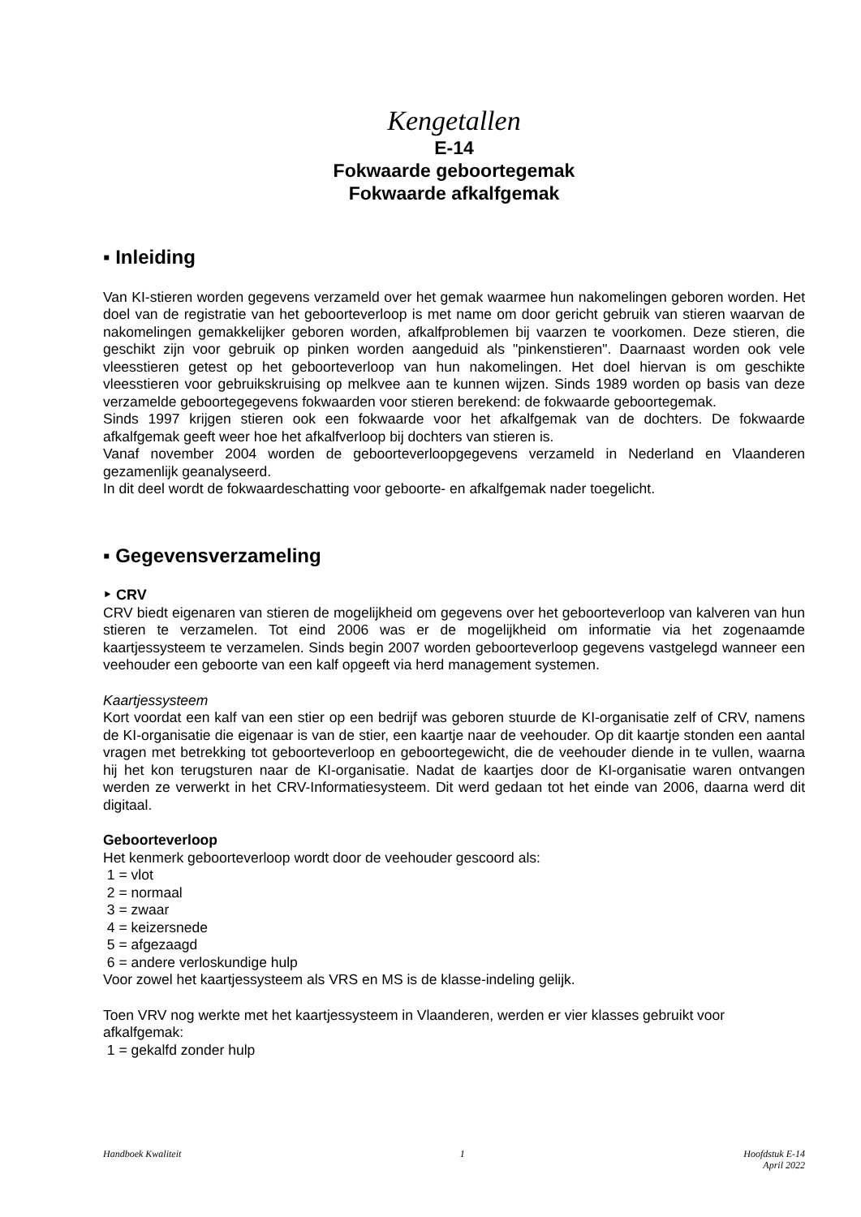Kengetallen
E-14
Fokwaarde geboortegemak
Fokwaarde afkalfgemak
▪ Inleiding
Van KI-stieren worden gegevens verzameld over het gemak waarmee hun nakomelingen geboren worden. Het doel van de registratie van het geboorteverloop is met name om door gericht gebruik van stieren waarvan de nakomelingen gemakkelijker geboren worden, afkalfproblemen bij vaarzen te voorkomen. Deze stieren, die geschikt zijn voor gebruik op pinken worden aangeduid als "pinkenstieren". Daarnaast worden ook vele vleesstieren getest op het geboorteverloop van hun nakomelingen. Het doel hiervan is om geschikte vleesstieren voor gebruikskruising op melkvee aan te kunnen wijzen. Sinds 1989 worden op basis van deze verzamelde geboortegegevens fokwaarden voor stieren berekend: de fokwaarde geboortegemak.
Sinds 1997 krijgen stieren ook een fokwaarde voor het afkalfgemak van de dochters. De fokwaarde afkalfgemak geeft weer hoe het afkalfverloop bij dochters van stieren is.
Vanaf november 2004 worden de geboorteverloopgegevens verzameld in Nederland en Vlaanderen gezamenlijk geanalyseerd.
In dit deel wordt de fokwaardeschatting voor geboorte- en afkalfgemak nader toegelicht.
▪ Gegevensverzameling
‣ CRV
CRV biedt eigenaren van stieren de mogelijkheid om gegevens over het geboorteverloop van kalveren van hun stieren te verzamelen. Tot eind 2006 was er de mogelijkheid om informatie via het zogenaamde kaartjessysteem te verzamelen. Sinds begin 2007 worden geboorteverloop gegevens vastgelegd wanneer een veehouder een geboorte van een kalf opgeeft via herd management systemen.
Kaartjessysteem
Kort voordat een kalf van een stier op een bedrijf was geboren stuurde de KI-organisatie zelf of CRV, namens de KI-organisatie die eigenaar is van de stier, een kaartje naar de veehouder. Op dit kaartje stonden een aantal vragen met betrekking tot geboorteverloop en geboortegewicht, die de veehouder diende in te vullen, waarna hij het kon terugsturen naar de KI-organisatie. Nadat de kaartjes door de KI-organisatie waren ontvangen werden ze verwerkt in het CRV-Informatiesysteem. Dit werd gedaan tot het einde van 2006, daarna werd dit digitaal.
Geboorteverloop
Het kenmerk geboorteverloop wordt door de veehouder gescoord als:
1 = vlot
2 = normaal
3 = zwaar
4 = keizersnede
5 = afgezaagd
6 = andere verloskundige hulp
Voor zowel het kaartjessysteem als VRS en MS is de klasse-indeling gelijk.
Toen VRV nog werkte met het kaartjessysteem in Vlaanderen, werden er vier klasses gebruikt voor afkalfgemak:
1 = gekalfd zonder hulp
Handboek Kwaliteit 1 Hoofdstuk E-14
April 2022